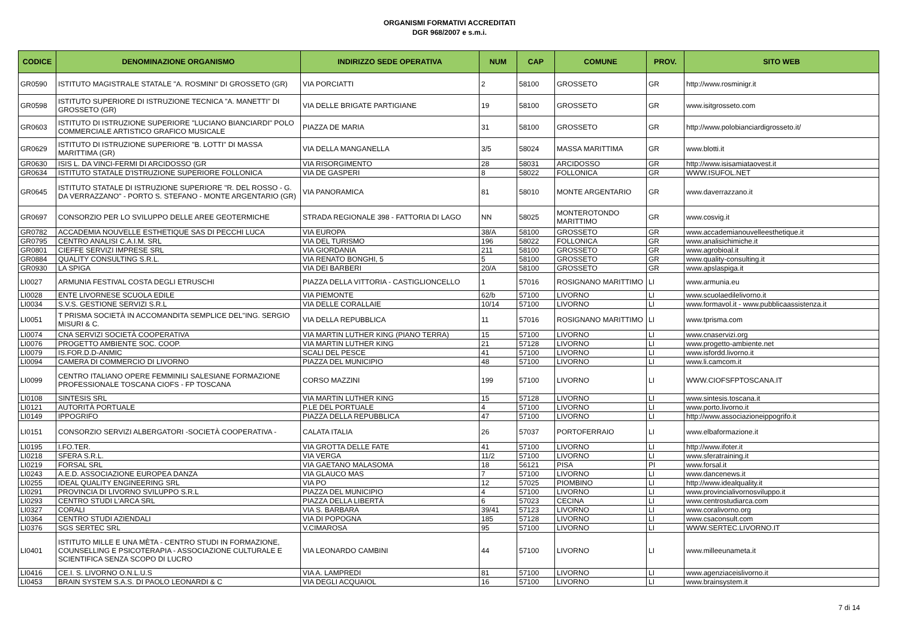ORGANISMI FORMATIVI ACCREDITATI
DGR 968/2007 e s.m.i.
| CODICE | DENOMINAZIONE ORGANISMO | INDIRIZZO SEDE OPERATIVA | NUM | CAP | COMUNE | PROV. | SITO WEB |
| --- | --- | --- | --- | --- | --- | --- | --- |
| GR0590 | ISTITUTO MAGISTRALE STATALE "A. ROSMINI" DI GROSSETO (GR) | VIA PORCIATTI | 2 | 58100 | GROSSETO | GR | http://www.rosminigr.it |
| GR0598 | ISTITUTO SUPERIORE DI ISTRUZIONE TECNICA "A. MANETTI" DI GROSSETO (GR) | VIA DELLE BRIGATE PARTIGIANE | 19 | 58100 | GROSSETO | GR | www.isitgrosseto.com |
| GR0603 | ISTITUTO DI ISTRUZIONE SUPERIORE "LUCIANO BIANCIARDI" POLO COMMERCIALE ARTISTICO GRAFICO MUSICALE | PIAZZA DE MARIA | 31 | 58100 | GROSSETO | GR | http://www.polobianciardigrosseto.it/ |
| GR0629 | ISTITUTO DI ISTRUZIONE SUPERIORE "B. LOTTI" DI MASSA MARITTIMA (GR) | VIA DELLA MANGANELLA | 3/5 | 58024 | MASSA MARITTIMA | GR | www.blotti.it |
| GR0630 | ISIS L. DA VINCI-FERMI DI ARCIDOSSO (GR | VIA RISORGIMENTO | 28 | 58031 | ARCIDOSSO | GR | http://www.isisamiataovest.it |
| GR0634 | ISTITUTO STATALE D'ISTRUZIONE SUPERIORE FOLLONICA | VIA DE GASPERI | 8 | 58022 | FOLLONICA | GR | WWW.ISUFOL.NET |
| GR0645 | ISTITUTO STATALE DI ISTRUZIONE SUPERIORE "R. DEL ROSSO - G. DA VERRAZZANO" - PORTO S. STEFANO - MONTE ARGENTARIO (GR) | VIA PANORAMICA | 81 | 58010 | MONTE ARGENTARIO | GR | www.daverrazzano.it |
| GR0697 | CONSORZIO PER LO SVILUPPO DELLE AREE GEOTERMICHE | STRADA REGIONALE 398 - FATTORIA DI LAGO | NN | 58025 | MONTEROTONDO MARITTIMO | GR | www.cosvig.it |
| GR0782 | ACCADEMIA NOUVELLE ESTHETIQUE SAS DI PECCHI LUCA | VIA EUROPA | 38/A | 58100 | GROSSETO | GR | www.accademianouvelleesthetique.it |
| GR0795 | CENTRO ANALISI C.A.I.M. SRL | VIA DEL TURISMO | 196 | 58022 | FOLLONICA | GR | www.analisichimiche.it |
| GR0801 | CIEFFE SERVIZI IMPRESE SRL | VIA GIORDANIA | 211 | 58100 | GROSSETO | GR | www.agrobioal.it |
| GR0884 | QUALITY CONSULTING S.R.L. | VIA RENATO BONGHI, 5 | 5 | 58100 | GROSSETO | GR | www.quality-consulting.it |
| GR0930 | LA SPIGA | VIA DEI BARBERI | 20/A | 58100 | GROSSETO | GR | www.apslaspiga.it |
| LI0027 | ARMUNIA FESTIVAL COSTA DEGLI ETRUSCHI | PIAZZA DELLA VITTORIA - CASTIGLIONCELLO | 1 | 57016 | ROSIGNANO MARITTIMO | LI | www.armunia.eu |
| LI0028 | ENTE LIVORNESE SCUOLA EDILE | VIA PIEMONTE | 62/b | 57100 | LIVORNO | LI | www.scuolaedilelivorno.it |
| LI0034 | S.V.S. GESTIONE SERVIZI S.R.L | VIA DELLE CORALLAIE | 10/14 | 57100 | LIVORNO | LI | www.formavol.it - www.pubblicaassistenza.it |
| LI0051 | T PRISMA SOCIETÀ IN ACCOMANDITA SEMPLICE DEL"ING. SERGIO MISURI & C. | VIA DELLA REPUBBLICA | 11 | 57016 | ROSIGNANO MARITTIMO | LI | www.tprisma.com |
| LI0074 | CNA SERVIZI SOCIETÀ COOPERATIVA | VIA MARTIN LUTHER KING (PIANO TERRA) | 15 | 57100 | LIVORNO | LI | www.cnaservizi.org |
| LI0076 | PROGETTO AMBIENTE SOC. COOP. | VIA MARTIN LUTHER KING | 21 | 57128 | LIVORNO | LI | www.progetto-ambiente.net |
| LI0079 | IS.FOR.D.D-ANMIC | SCALI DEL PESCE | 41 | 57100 | LIVORNO | LI | www.isfordd.livorno.it |
| LI0094 | CAMERA DI COMMERCIO DI LIVORNO | PIAZZA DEL MUNICIPIO | 48 | 57100 | LIVORNO | LI | www.li.camcom.it |
| LI0099 | CENTRO ITALIANO OPERE FEMMINILI SALESIANE FORMAZIONE PROFESSIONALE TOSCANA CIOFS - FP TOSCANA | CORSO MAZZINI | 199 | 57100 | LIVORNO | LI | WWW.CIOFSFPTOSCANA.IT |
| LI0108 | SINTESIS SRL | VIA MARTIN LUTHER KING | 15 | 57128 | LIVORNO | LI | www.sintesis.toscana.it |
| LI0121 | AUTORITÀ PORTUALE | P.LE DEL PORTUALE | 4 | 57100 | LIVORNO | LI | www.porto.livorno.it |
| LI0149 | IPPOGRIFO | PIAZZA DELLA REPUBBLICA | 47 | 57100 | LIVORNO | LI | http://www.associazioneippogrifo.it |
| LI0151 | CONSORZIO SERVIZI ALBERGATORI -SOCIETÀ COOPERATIVA - | CALATA ITALIA | 26 | 57037 | PORTOFERRAIO | LI | www.elbaformazione.it |
| LI0195 | I.FO.TER. | VIA GROTTA DELLE FATE | 41 | 57100 | LIVORNO | LI | http://www.ifoter.it |
| LI0218 | SFERA S.R.L. | VIA VERGA | 11/2 | 57100 | LIVORNO | LI | www.sferatraining.it |
| LI0219 | FORSAL SRL | VIA GAETANO MALASOMA | 18 | 56121 | PISA | PI | www.forsal.it |
| LI0243 | A.E.D. ASSOCIAZIONE EUROPEA DANZA | VIA GLAUCO MAS | 7 | 57100 | LIVORNO | LI | www.dancenews.it |
| LI0255 | IDEAL QUALITY ENGINEERING SRL | VIA PO | 12 | 57025 | PIOMBINO | LI | http://www.idealquality.it |
| LI0291 | PROVINCIA DI LIVORNO SVILUPPO S.R.L | PIAZZA DEL MUNICIPIO | 4 | 57100 | LIVORNO | LI | www.provincialivornosviluppo.it |
| LI0293 | CENTRO STUDI L'ARCA SRL | PIAZZA DELLA LIBERTÀ | 6 | 57023 | CECINA | LI | www.centrostudiarca.com |
| LI0327 | CORALI | VIA S. BARBARA | 39/41 | 57123 | LIVORNO | LI | www.coralivorno.org |
| LI0364 | CENTRO STUDI AZIENDALI | VIA DI POPOGNA | 185 | 57128 | LIVORNO | LI | www.csaconsult.com |
| LI0376 | SGS SERTEC SRL | V.CIMAROSA | 95 | 57100 | LIVORNO | LI | WWW.SERTEC.LIVORNO.IT |
| LI0401 | ISTITUTO MILLE E UNA MÈTA - CENTRO STUDI IN FORMAZIONE, COUNSELLING E PSICOTERAPIA - ASSOCIAZIONE CULTURALE E SCIENTIFICA SENZA SCOPO DI LUCRO | VIA LEONARDO CAMBINI | 44 | 57100 | LIVORNO | LI | www.milleeunameta.it |
| LI0416 | CE.I. S. LIVORNO O.N.L.U.S | VIA A. LAMPREDI | 81 | 57100 | LIVORNO | LI | www.agenziaceislivorno.it |
| LI0453 | BRAIN SYSTEM S.A.S. DI PAOLO LEONARDI & C | VIA DEGLI ACQUAIOL | 16 | 57100 | LIVORNO | LI | www.brainsystem.it |
7 di 14